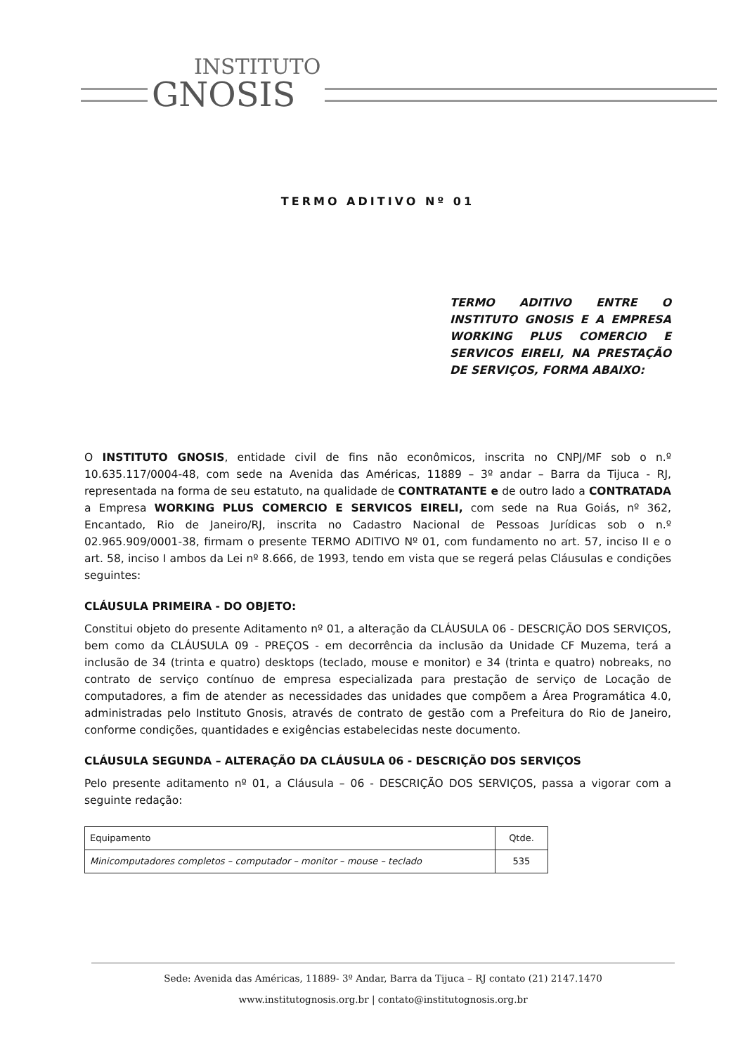INSTITUTO GNOSIS
TERMO ADITIVO Nº 01
TERMO ADITIVO ENTRE O INSTITUTO GNOSIS E A EMPRESA WORKING PLUS COMERCIO E SERVICOS EIRELI, NA PRESTAÇÃO DE SERVIÇOS, FORMA ABAIXO:
O INSTITUTO GNOSIS, entidade civil de fins não econômicos, inscrita no CNPJ/MF sob o n.º 10.635.117/0004-48, com sede na Avenida das Américas, 11889 – 3º andar – Barra da Tijuca - RJ, representada na forma de seu estatuto, na qualidade de CONTRATANTE e de outro lado a CONTRATADA a Empresa WORKING PLUS COMERCIO E SERVICOS EIRELI, com sede na Rua Goiás, nº 362, Encantado, Rio de Janeiro/RJ, inscrita no Cadastro Nacional de Pessoas Jurídicas sob o n.º 02.965.909/0001-38, firmam o presente TERMO ADITIVO Nº 01, com fundamento no art. 57, inciso II e o art. 58, inciso I ambos da Lei nº 8.666, de 1993, tendo em vista que se regerá pelas Cláusulas e condições seguintes:
CLÁUSULA PRIMEIRA - DO OBJETO:
Constitui objeto do presente Aditamento nº 01, a alteração da CLÁUSULA 06 - DESCRIÇÃO DOS SERVIÇOS, bem como da CLÁUSULA 09 - PREÇOS - em decorrência da inclusão da Unidade CF Muzema, terá a inclusão de 34 (trinta e quatro) desktops (teclado, mouse e monitor) e 34 (trinta e quatro) nobreaks, no contrato de serviço contínuo de empresa especializada para prestação de serviço de Locação de computadores, a fim de atender as necessidades das unidades que compõem a Área Programática 4.0, administradas pelo Instituto Gnosis, através de contrato de gestão com a Prefeitura do Rio de Janeiro, conforme condições, quantidades e exigências estabelecidas neste documento.
CLÁUSULA SEGUNDA – ALTERAÇÃO DA CLÁUSULA 06 - DESCRIÇÃO DOS SERVIÇOS
Pelo presente aditamento nº 01, a Cláusula – 06 - DESCRIÇÃO DOS SERVIÇOS, passa a vigorar com a seguinte redação:
| Equipamento | Qtde. |
| --- | --- |
| Minicomputadores completos – computador – monitor – mouse – teclado | 535 |
Sede: Avenida das Américas, 11889- 3º Andar, Barra da Tijuca – RJ contato (21) 2147.1470
www.institutognosis.org.br | contato@institutognosis.org.br